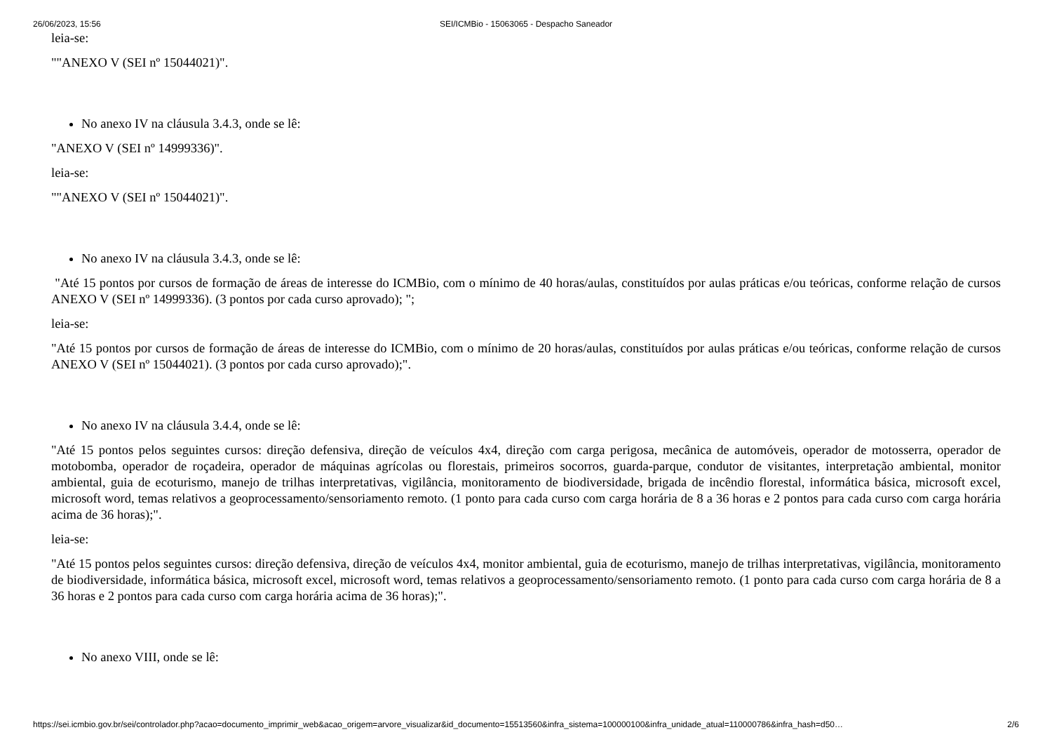26/06/2023, 15:56 SEI/ICMBio - 15063065 - Despacho Saneador
leia-se:
""ANEXO V (SEI nº 15044021)".
No anexo IV na cláusula 3.4.3, onde se lê:
"ANEXO V (SEI nº 14999336)".
leia-se:
""ANEXO V (SEI nº 15044021)".
No anexo IV na cláusula 3.4.3, onde se lê:
"Até 15 pontos por cursos de formação de áreas de interesse do ICMBio, com o mínimo de 40 horas/aulas, constituídos por aulas práticas e/ou teóricas, conforme relação de cursos ANEXO V (SEI nº 14999336). (3 pontos por cada curso aprovado); ";
leia-se:
"Até 15 pontos por cursos de formação de áreas de interesse do ICMBio, com o mínimo de 20 horas/aulas, constituídos por aulas práticas e/ou teóricas, conforme relação de cursos ANEXO V (SEI nº 15044021). (3 pontos por cada curso aprovado);".
No anexo IV na cláusula 3.4.4, onde se lê:
"Até 15 pontos pelos seguintes cursos: direção defensiva, direção de veículos 4x4, direção com carga perigosa, mecânica de automóveis, operador de motosserra, operador de motobomba, operador de roçadeira, operador de máquinas agrícolas ou florestais, primeiros socorros, guarda-parque, condutor de visitantes, interpretação ambiental, monitor ambiental, guia de ecoturismo, manejo de trilhas interpretativas, vigilância, monitoramento de biodiversidade, brigada de incêndio florestal, informática básica, microsoft excel, microsoft word, temas relativos a geoprocessamento/sensoriamento remoto. (1 ponto para cada curso com carga horária de 8 a 36 horas e 2 pontos para cada curso com carga horária acima de 36 horas);".
leia-se:
"Até 15 pontos pelos seguintes cursos: direção defensiva, direção de veículos 4x4, monitor ambiental, guia de ecoturismo, manejo de trilhas interpretativas, vigilância, monitoramento de biodiversidade, informática básica, microsoft excel, microsoft word, temas relativos a geoprocessamento/sensoriamento remoto. (1 ponto para cada curso com carga horária de 8 a 36 horas e 2 pontos para cada curso com carga horária acima de 36 horas);".
No anexo VIII, onde se lê:
https://sei.icmbio.gov.br/sei/controlador.php?acao=documento_imprimir_web&acao_origem=arvore_visualizar&id_documento=15513560&infra_sistema=100000100&infra_unidade_atual=110000786&infra_hash=d50… 2/6